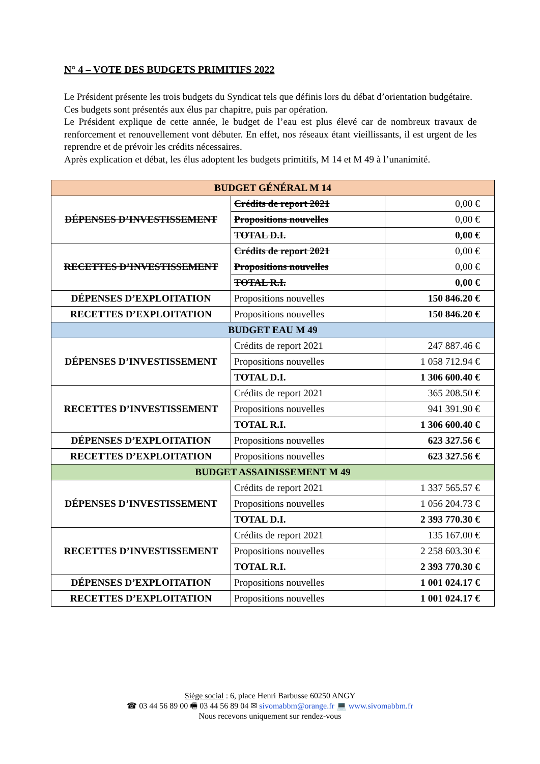N° 4 – VOTE DES BUDGETS PRIMITIFS 2022
Le Président présente les trois budgets du Syndicat tels que définis lors du débat d’orientation budgétaire.
Ces budgets sont présentés aux élus par chapitre, puis par opération.
Le Président explique de cette année, le budget de l’eau est plus élevé car de nombreux travaux de renforcement et renouvellement vont débuter. En effet, nos réseaux étant vieillissants, il est urgent de les reprendre et de prévoir les crédits nécessaires.
Après explication et débat, les élus adoptent les budgets primitifs, M 14 et M 49 à l’unanimité.
| BUDGET GÉNÉRAL M 14 | | |
| DÉPENSES D’INVESTISSEMENT | Crédits de report 2021 | 0,00 € |
| | Propositions nouvelles | 0,00 € |
| | TOTAL D.I. | 0,00 € |
| RECETTES D’INVESTISSEMENT | Crédits de report 2021 | 0,00 € |
| | Propositions nouvelles | 0,00 € |
| | TOTAL R.I. | 0,00 € |
| DÉPENSES D’EXPLOITATION | Propositions nouvelles | 150 846.20 € |
| RECETTES D’EXPLOITATION | Propositions nouvelles | 150 846.20 € |
| BUDGET EAU M 49 | | |
| DÉPENSES D’INVESTISSEMENT | Crédits de report 2021 | 247 887.46 € |
| | Propositions nouvelles | 1 058 712.94 € |
| | TOTAL D.I. | 1 306 600.40 € |
| RECETTES D’INVESTISSEMENT | Crédits de report 2021 | 365 208.50 € |
| | Propositions nouvelles | 941 391.90 € |
| | TOTAL R.I. | 1 306 600.40 € |
| DÉPENSES D’EXPLOITATION | Propositions nouvelles | 623 327.56 € |
| RECETTES D’EXPLOITATION | Propositions nouvelles | 623 327.56 € |
| BUDGET ASSAINISSEMENT M 49 | | |
| DÉPENSES D’INVESTISSEMENT | Crédits de report 2021 | 1 337 565.57 € |
| | Propositions nouvelles | 1 056 204.73 € |
| | TOTAL D.I. | 2 393 770.30 € |
| RECETTES D’INVESTISSEMENT | Crédits de report 2021 | 135 167.00 € |
| | Propositions nouvelles | 2 258 603.30 € |
| | TOTAL R.I. | 2 393 770.30 € |
| DÉPENSES D’EXPLOITATION | Propositions nouvelles | 1 001 024.17 € |
| RECETTES D’EXPLOITATION | Propositions nouvelles | 1 001 024.17 € |
Siège social : 6, place Henri Barbusse 60250 ANGY
☎ 03 44 56 89 00 🖷 03 44 56 89 04 ✉ sivomabbm@orange.fr 💻 www.sivomabbm.fr
Nous recevons uniquement sur rendez-vous